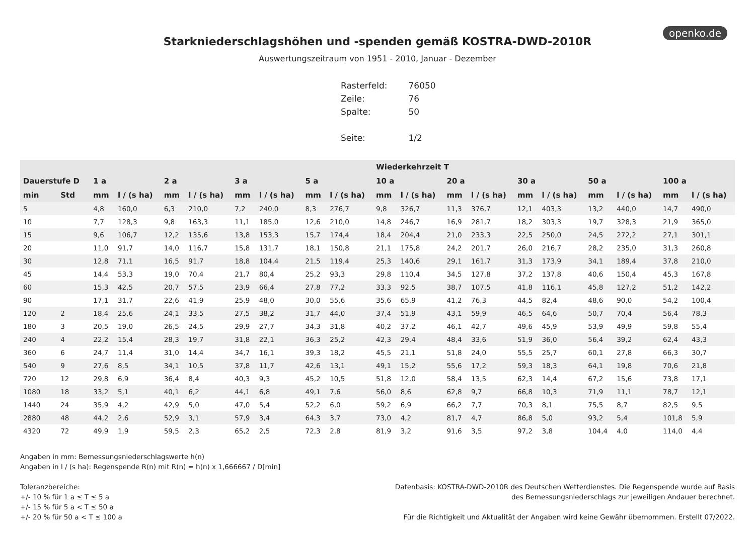openko.de
Starkniederschlagshöhen und -spenden gemäß KOSTRA-DWD-2010R
Auswertungszeitraum von 1951 - 2010, Januar - Dezember
| Rasterfeld: | 76050 |
| Zeile: | 76 |
| Spalte: | 50 |
| Seite: | 1/2 |
| | | Wiederkehrzeit T | | | | | | | | | | | | | | | | | |
| --- | --- | --- | --- | --- | --- | --- | --- | --- | --- | --- | --- | --- | --- | --- | --- | --- | --- | --- | --- |
| Dauerstufe D | | 1 a | | 2 a | | 3 a | | 5 a | | 10 a | | 20 a | | 30 a | | 50 a | | 100 a | |
| min | Std | mm | l / (s ha) | mm | l / (s ha) | mm | l / (s ha) | mm | l / (s ha) | mm | l / (s ha) | mm | l / (s ha) | mm | l / (s ha) | mm | l / (s ha) | mm | l / (s ha) |
| 5 | | 4,8 | 160,0 | 6,3 | 210,0 | 7,2 | 240,0 | 8,3 | 276,7 | 9,8 | 326,7 | 11,3 | 376,7 | 12,1 | 403,3 | 13,2 | 440,0 | 14,7 | 490,0 |
| 10 | | 7,7 | 128,3 | 9,8 | 163,3 | 11,1 | 185,0 | 12,6 | 210,0 | 14,8 | 246,7 | 16,9 | 281,7 | 18,2 | 303,3 | 19,7 | 328,3 | 21,9 | 365,0 |
| 15 | | 9,6 | 106,7 | 12,2 | 135,6 | 13,8 | 153,3 | 15,7 | 174,4 | 18,4 | 204,4 | 21,0 | 233,3 | 22,5 | 250,0 | 24,5 | 272,2 | 27,1 | 301,1 |
| 20 | | 11,0 | 91,7 | 14,0 | 116,7 | 15,8 | 131,7 | 18,1 | 150,8 | 21,1 | 175,8 | 24,2 | 201,7 | 26,0 | 216,7 | 28,2 | 235,0 | 31,3 | 260,8 |
| 30 | | 12,8 | 71,1 | 16,5 | 91,7 | 18,8 | 104,4 | 21,5 | 119,4 | 25,3 | 140,6 | 29,1 | 161,7 | 31,3 | 173,9 | 34,1 | 189,4 | 37,8 | 210,0 |
| 45 | | 14,4 | 53,3 | 19,0 | 70,4 | 21,7 | 80,4 | 25,2 | 93,3 | 29,8 | 110,4 | 34,5 | 127,8 | 37,2 | 137,8 | 40,6 | 150,4 | 45,3 | 167,8 |
| 60 | | 15,3 | 42,5 | 20,7 | 57,5 | 23,9 | 66,4 | 27,8 | 77,2 | 33,3 | 92,5 | 38,7 | 107,5 | 41,8 | 116,1 | 45,8 | 127,2 | 51,2 | 142,2 |
| 90 | | 17,1 | 31,7 | 22,6 | 41,9 | 25,9 | 48,0 | 30,0 | 55,6 | 35,6 | 65,9 | 41,2 | 76,3 | 44,5 | 82,4 | 48,6 | 90,0 | 54,2 | 100,4 |
| 120 | 2 | 18,4 | 25,6 | 24,1 | 33,5 | 27,5 | 38,2 | 31,7 | 44,0 | 37,4 | 51,9 | 43,1 | 59,9 | 46,5 | 64,6 | 50,7 | 70,4 | 56,4 | 78,3 |
| 180 | 3 | 20,5 | 19,0 | 26,5 | 24,5 | 29,9 | 27,7 | 34,3 | 31,8 | 40,2 | 37,2 | 46,1 | 42,7 | 49,6 | 45,9 | 53,9 | 49,9 | 59,8 | 55,4 |
| 240 | 4 | 22,2 | 15,4 | 28,3 | 19,7 | 31,8 | 22,1 | 36,3 | 25,2 | 42,3 | 29,4 | 48,4 | 33,6 | 51,9 | 36,0 | 56,4 | 39,2 | 62,4 | 43,3 |
| 360 | 6 | 24,7 | 11,4 | 31,0 | 14,4 | 34,7 | 16,1 | 39,3 | 18,2 | 45,5 | 21,1 | 51,8 | 24,0 | 55,5 | 25,7 | 60,1 | 27,8 | 66,3 | 30,7 |
| 540 | 9 | 27,6 | 8,5 | 34,1 | 10,5 | 37,8 | 11,7 | 42,6 | 13,1 | 49,1 | 15,2 | 55,6 | 17,2 | 59,3 | 18,3 | 64,1 | 19,8 | 70,6 | 21,8 |
| 720 | 12 | 29,8 | 6,9 | 36,4 | 8,4 | 40,3 | 9,3 | 45,2 | 10,5 | 51,8 | 12,0 | 58,4 | 13,5 | 62,3 | 14,4 | 67,2 | 15,6 | 73,8 | 17,1 |
| 1080 | 18 | 33,2 | 5,1 | 40,1 | 6,2 | 44,1 | 6,8 | 49,1 | 7,6 | 56,0 | 8,6 | 62,8 | 9,7 | 66,8 | 10,3 | 71,9 | 11,1 | 78,7 | 12,1 |
| 1440 | 24 | 35,9 | 4,2 | 42,9 | 5,0 | 47,0 | 5,4 | 52,2 | 6,0 | 59,2 | 6,9 | 66,2 | 7,7 | 70,3 | 8,1 | 75,5 | 8,7 | 82,5 | 9,5 |
| 2880 | 48 | 44,2 | 2,6 | 52,9 | 3,1 | 57,9 | 3,4 | 64,3 | 3,7 | 73,0 | 4,2 | 81,7 | 4,7 | 86,8 | 5,0 | 93,2 | 5,4 | 101,8 | 5,9 |
| 4320 | 72 | 49,9 | 1,9 | 59,5 | 2,3 | 65,2 | 2,5 | 72,3 | 2,8 | 81,9 | 3,2 | 91,6 | 3,5 | 97,2 | 3,8 | 104,4 | 4,0 | 114,0 | 4,4 |
Angaben in mm: Bemessungsniederschlagswerte h(n)
Angaben in l / (s ha): Regenspende R(n) mit R(n) = h(n) x 1,666667 / D[min]
Toleranzbereiche:
+/- 10 % für 1 a ≤ T ≤ 5 a
+/- 15 % für 5 a < T ≤ 50 a
+/- 20 % für 50 a < T ≤ 100 a
Datenbasis: KOSTRA-DWD-2010R des Deutschen Wetterdienstes. Die Regenspende wurde auf Basis
des Bemessungsniederschlags zur jeweiligen Andauer berechnet.
Für die Richtigkeit und Aktualität der Angaben wird keine Gewähr übernommen. Erstellt 07/2022.